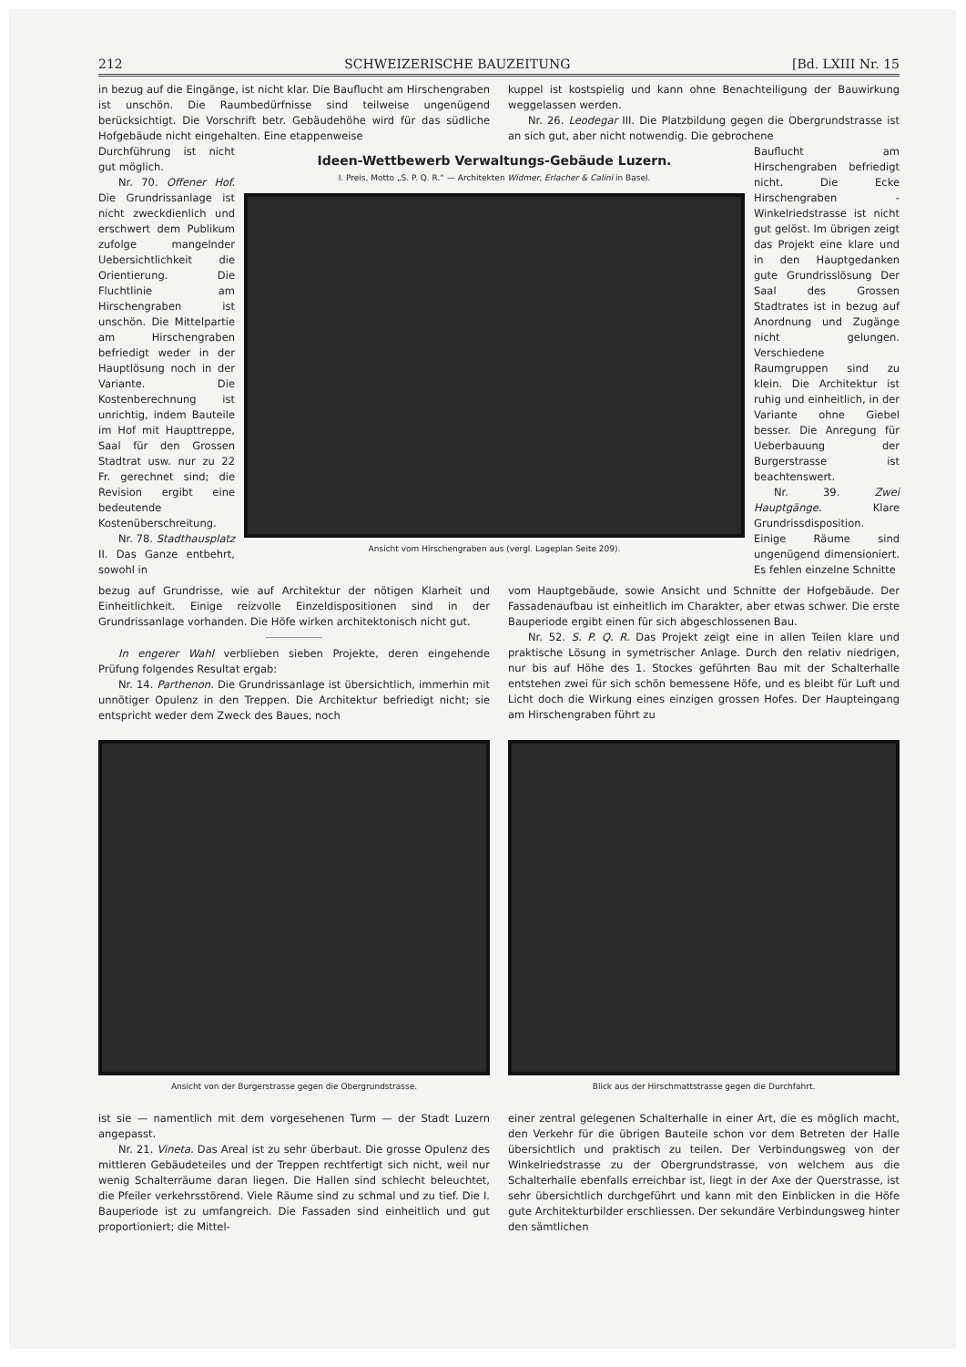212 SCHWEIZERISCHE BAUZEITUNG [Bd. LXIII Nr. 15
in bezug auf die Eingänge, ist nicht klar. Die Bauflucht am Hirschengraben ist unschön. Die Raumbedürfnisse sind teilweise ungenügend berücksichtigt. Die Vorschrift betr. Gebäudehöhe wird für das südliche Hofgebäude nicht eingehalten. Eine etappenweise
kuppel ist kostspielig und kann ohne Benachteiligung der Bauwirkung weggelassen werden.
Nr. 26. Leodegar III. Die Platzbildung gegen die Obergrundstrasse ist an sich gut, aber nicht notwendig. Die gebrochene
Durchführung ist nicht gut möglich.
Nr. 70. Offener Hof. Die Grundrissanlage ist nicht zweckdienlich und erschwert dem Publikum zufolge mangelnder Uebersichtlichkeit die Orientierung. Die Fluchtlinie am Hirschengraben ist unschön. Die Mittelpartie am Hirschengraben befriedigt weder in der Hauptlösung noch in der Variante. Die Kostenberechnung ist unrichtig, indem Bauteile im Hof mit Haupttreppe, Saal für den Grossen Stadtrat usw. nur zu 22 Fr. gerechnet sind; die Revision ergibt eine bedeutende Kostenüberschreitung.
Nr. 78. Stadthausplatz II. Das Ganze entbehrt, sowohl in
Ideen-Wettbewerb Verwaltungs-Gebäude Luzern.
I. Preis, Motto „S. P. Q. R.“ — Architekten Widmer, Erlacher & Calini in Basel.
Ansicht vom Hirschengraben aus (vergl. Lageplan Seite 209).
Bauflucht am Hirschengraben befriedigt nicht. Die Ecke Hirschengraben - Winkelriedstrasse ist nicht gut gelöst. Im übrigen zeigt das Projekt eine klare und in den Hauptgedanken gute Grundrisslösung Der Saal des Grossen Stadtrates ist in bezug auf Anordnung und Zugänge nicht gelungen. Verschiedene Raumgruppen sind zu klein. Die Architektur ist ruhig und einheitlich, in der Variante ohne Giebel besser. Die Anregung für Ueberbauung der Burgerstrasse ist beachtenswert.
Nr. 39. Zwei Hauptgänge. Klare Grundrissdisposition. Einige Räume sind ungenügend dimensioniert. Es fehlen einzelne Schnitte
bezug auf Grundrisse, wie auf Architektur der nötigen Klarheit und Einheitlichkeit. Einige reizvolle Einzeldispositionen sind in der Grundrissanlage vorhanden. Die Höfe wirken architektonisch nicht gut.
In engerer Wahl verblieben sieben Projekte, deren eingehende Prüfung folgendes Resultat ergab:
Nr. 14. Parthenon. Die Grundrissanlage ist übersichtlich, immerhin mit unnötiger Opulenz in den Treppen. Die Architektur befriedigt nicht; sie entspricht weder dem Zweck des Baues, noch
vom Hauptgebäude, sowie Ansicht und Schnitte der Hofgebäude. Der Fassadenaufbau ist einheitlich im Charakter, aber etwas schwer. Die erste Bauperiode ergibt einen für sich abgeschlossenen Bau.
Nr. 52. S. P. Q. R. Das Projekt zeigt eine in allen Teilen klare und praktische Lösung in symetrischer Anlage. Durch den relativ niedrigen, nur bis auf Höhe des 1. Stockes geführten Bau mit der Schalterhalle entstehen zwei für sich schön bemessene Höfe, und es bleibt für Luft und Licht doch die Wirkung eines einzigen grossen Hofes. Der Haupteingang am Hirschengraben führt zu
Ansicht von der Burgerstrasse gegen die Obergrundstrasse.
Blick aus der Hirschmattstrasse gegen die Durchfahrt.
ist sie — namentlich mit dem vorgesehenen Turm — der Stadt Luzern angepasst.
Nr. 21. Vineta. Das Areal ist zu sehr überbaut. Die grosse Opulenz des mittleren Gebäudeteiles und der Treppen rechtfertigt sich nicht, weil nur wenig Schalterräume daran liegen. Die Hallen sind schlecht beleuchtet, die Pfeiler verkehrsstörend. Viele Räume sind zu schmal und zu tief. Die I. Bauperiode ist zu umfangreich. Die Fassaden sind einheitlich und gut proportioniert; die Mittel-
einer zentral gelegenen Schalterhalle in einer Art, die es möglich macht, den Verkehr für die übrigen Bauteile schon vor dem Betreten der Halle übersichtlich und praktisch zu teilen. Der Verbindungsweg von der Winkelriedstrasse zu der Obergrundstrasse, von welchem aus die Schalterhalle ebenfalls erreichbar ist, liegt in der Axe der Querstrasse, ist sehr übersichtlich durchgeführt und kann mit den Einblicken in die Höfe gute Architekturbilder erschliessen. Der sekundäre Verbindungsweg hinter den sämtlichen